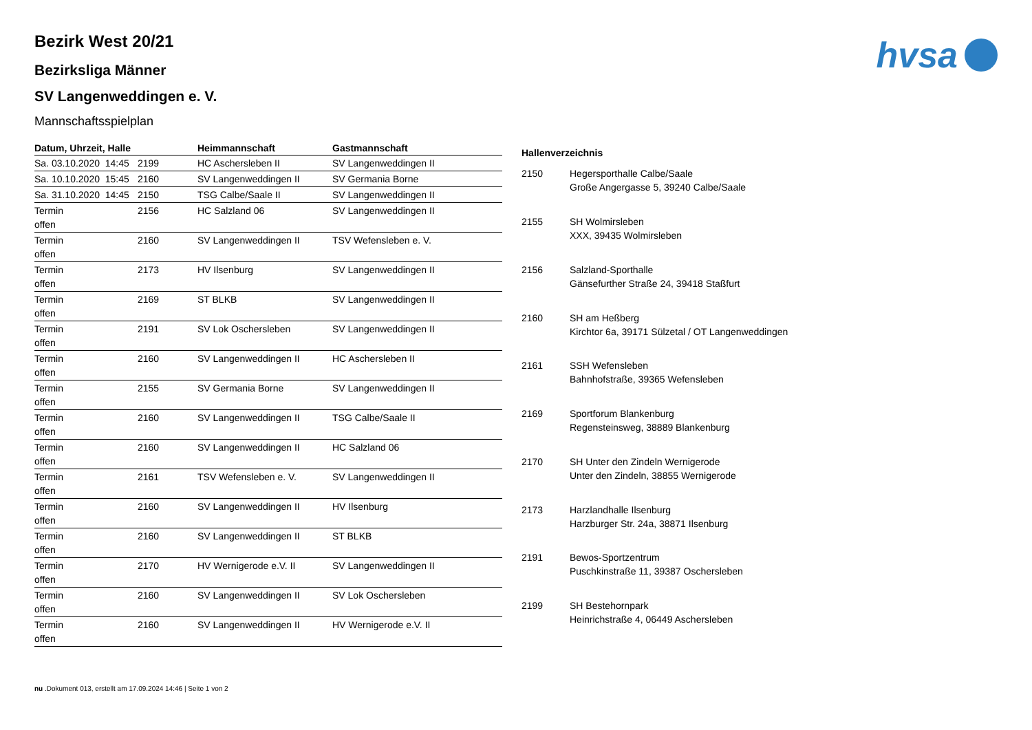hvsa
Bezirk West 20/21
Bezirksliga Männer
SV Langenweddingen e. V.
Mannschaftsspielplan
| Datum, Uhrzeit, Halle | | Heimmannschaft | Gastmannschaft |
| --- | --- | --- | --- |
| Sa. 03.10.2020 14:45 | 2199 | HC Aschersleben II | SV Langenweddingen II |
| Sa. 10.10.2020 15:45 | 2160 | SV Langenweddingen II | SV Germania Borne |
| Sa. 31.10.2020 14:45 | 2150 | TSG Calbe/Saale II | SV Langenweddingen II |
| Termin offen | 2156 | HC Salzland 06 | SV Langenweddingen II |
| Termin offen | 2160 | SV Langenweddingen II | TSV Wefensleben e. V. |
| Termin offen | 2173 | HV Ilsenburg | SV Langenweddingen II |
| Termin offen | 2169 | ST BLKB | SV Langenweddingen II |
| Termin offen | 2191 | SV Lok Oschersleben | SV Langenweddingen II |
| Termin offen | 2160 | SV Langenweddingen II | HC Aschersleben II |
| Termin offen | 2155 | SV Germania Borne | SV Langenweddingen II |
| Termin offen | 2160 | SV Langenweddingen II | TSG Calbe/Saale II |
| Termin offen | 2160 | SV Langenweddingen II | HC Salzland 06 |
| Termin offen | 2161 | TSV Wefensleben e. V. | SV Langenweddingen II |
| Termin offen | 2160 | SV Langenweddingen II | HV Ilsenburg |
| Termin offen | 2160 | SV Langenweddingen II | ST BLKB |
| Termin offen | 2170 | HV Wernigerode e.V. II | SV Langenweddingen II |
| Termin offen | 2160 | SV Langenweddingen II | SV Lok Oschersleben |
| Termin offen | 2160 | SV Langenweddingen II | HV Wernigerode e.V. II |
| Hallenverzeichnis | |
| --- | --- |
| 2150 | Hegersporthalle Calbe/Saale Große Angergasse 5, 39240 Calbe/Saale |
| 2155 | SH Wolmirsleben XXX, 39435 Wolmirsleben |
| 2156 | Salzland-Sporthalle Gänsefurther Straße 24, 39418 Staßfurt |
| 2160 | SH am Heßberg Kirchtor 6a, 39171 Sülzetal / OT Langenweddingen |
| 2161 | SSH Wefensleben Bahnhofstraße, 39365 Wefensleben |
| 2169 | Sportforum Blankenburg Regensteinsweg, 38889 Blankenburg |
| 2170 | SH Unter den Zindeln Wernigerode Unter den Zindeln, 38855 Wernigerode |
| 2173 | Harzlandhalle Ilsenburg Harzburger Str. 24a, 38871 Ilsenburg |
| 2191 | Bewos-Sportzentrum Puschkinstraße 11, 39387 Oschersleben |
| 2199 | SH Bestehornpark Heinrichstraße 4, 06449 Aschersleben |
nu .Dokument 013, erstellt am 17.09.2024 14:46 | Seite 1 von 2